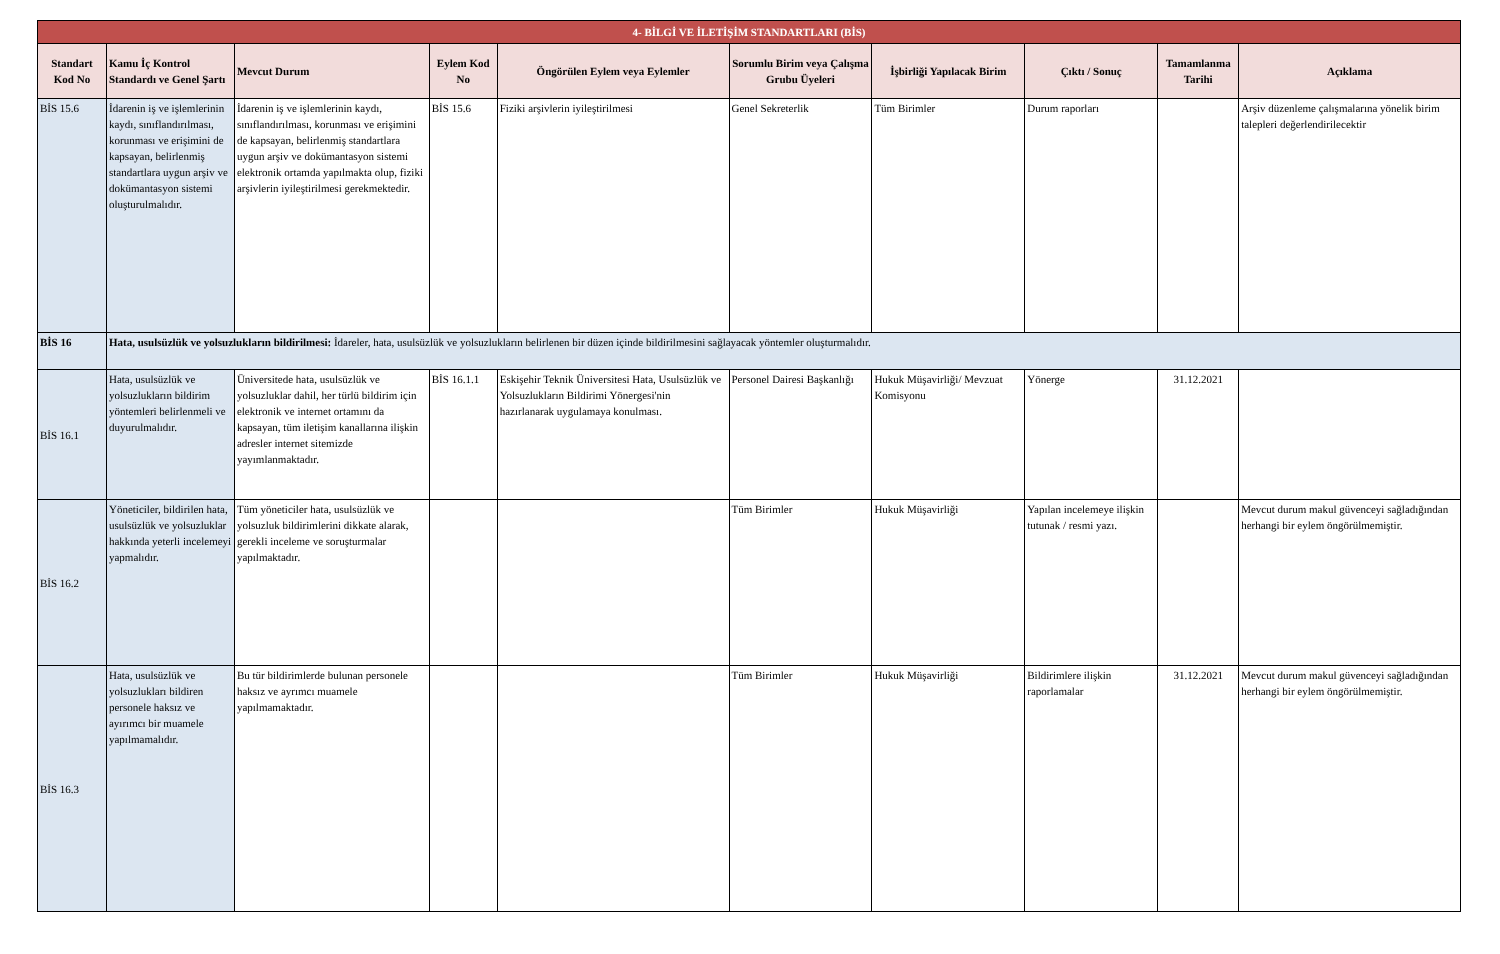| 4- BİLGİ VE İLETİŞİM STANDARTLARI (BİS) | | | | | | | | | |
| Standart Kod No | Kamu İç Kontrol Standardı ve Genel Şartı | Mevcut Durum | Eylem Kod No | Öngörülen Eylem veya Eylemler | Sorumlu Birim veya Çalışma Grubu Üyeleri | İşbirliği Yapılacak Birim | Çıktı / Sonuç | Tamamlanma Tarihi | Açıklama |
| BİS 15.6 | İdarenin iş ve işlemlerinin kaydı, sınıflandırılması, korunması ve erişimini de kapsayan, belirlenmiş standartlara uygun arşiv ve dokümantasyon sistemi oluşturulmalıdır. | İdarenin iş ve işlemlerinin kaydı, sınıflandırılması, korunması ve erişimini de kapsayan, belirlenmiş standartlara uygun arşiv ve dokümantasyon sistemi elektronik ortamda yapılmakta olup, fiziki arşivlerin iyileştirilmesi gerekmektedir. | BİS 15.6 | Fiziki arşivlerin iyileştirilmesi | Genel Sekreterlik | Tüm Birimler | Durum raporları | | Arşiv düzenleme çalışmalarına yönelik birim talepleri değerlendirilecektir |
| BİS 16 | Hata, usulsüzlük ve yolsuzlukların bildirilmesi: İdareler, hata, usulsüzlük ve yolsuzlukların belirlenen bir düzen içinde bildirilmesini sağlayacak yöntemler oluşturmalıdır. | | | | | | | | |
| BİS 16.1 | Hata, usulsüzlük ve yolsuzlukların bildirim yöntemleri belirlenmeli ve duyurulmalıdır. | Üniversitede hata, usulsüzlük ve yolsuzluklar dahil, her türlü bildirim için elektronik ve internet ortamını da kapsayan, tüm iletişim kanallarına ilişkin adresler internet sitemizde yayımlanmaktadır. | BİS 16.1.1 | Eskişehir Teknik Üniversitesi Hata, Usulsüzlük ve Yolsuzlukların Bildirimi Yönergesi'nin hazırlanarak uygulamaya konulması. | Personel Dairesi Başkanlığı | Hukuk Müşavirliği/ Mevzuat Komisyonu | Yönerge | 31.12.2021 | |
| BİS 16.2 | Yöneticiler, bildirilen hata, usulsüzlük ve yolsuzluklar hakkında yeterli incelemeyi yapmalıdır. | Tüm yöneticiler hata, usulsüzlük ve yolsuzluk bildirimlerini dikkate alarak, gerekli inceleme ve soruşturmalar yapılmaktadır. | | | Tüm Birimler | Hukuk Müşavirliği | Yapılan incelemeye ilişkin tutunak / resmi yazı. | | Mevcut durum makul güvenceyi sağladığından herhangi bir eylem öngörülmemiştir. |
| BİS 16.3 | Hata, usulsüzlük ve yolsuzlukları bildiren personele haksız ve ayırımcı bir muamele yapılmamalıdır. | Bu tür bildirimlerde bulunan personele haksız ve ayrımcı muamele yapılmamaktadır. | | | Tüm Birimler | Hukuk Müşavirliği | Bildirimlere ilişkin raporlamalar | 31.12.2021 | Mevcut durum makul güvenceyi sağladığından herhangi bir eylem öngörülmemiştir. |